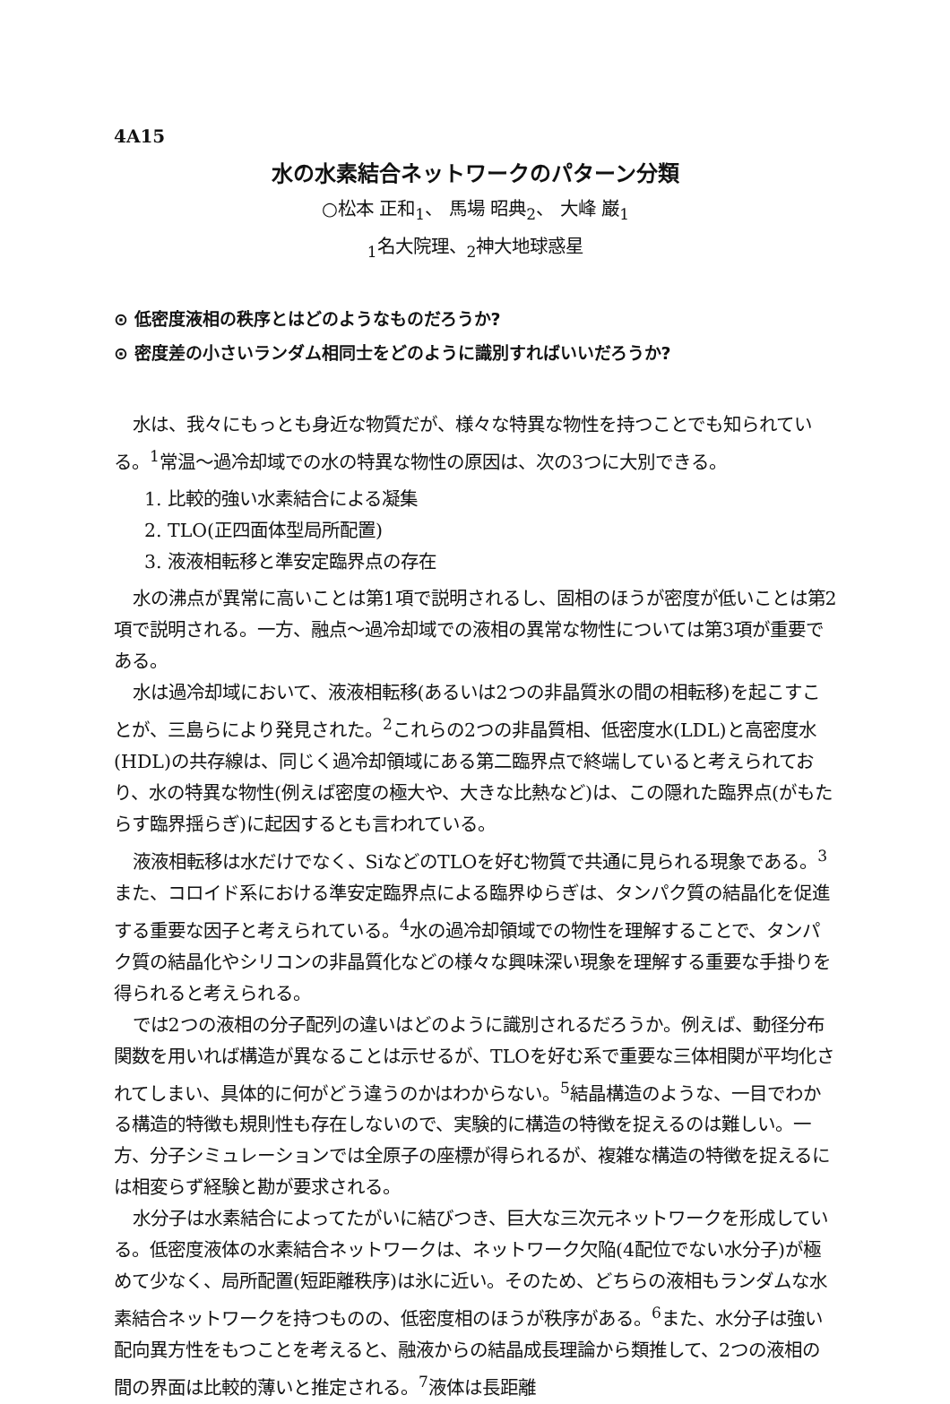4A15
水の水素結合ネットワークのパターン分類
○松本 正和<sub>1</sub>、 馬場 昭典<sub>2</sub>、 大峰 巌<sub>1</sub>
<sub>1</sub>名大院理、<sub>2</sub>神大地球惑星
⊙ 低密度液相の秩序とはどのようなものだろうか?
⊙ 密度差の小さいランダム相同士をどのように識別すればいいだろうか?
水は、我々にもっとも身近な物質だが、様々な特異な物性を持つことでも知られている。<sup>1</sup>常温〜過冷却域での水の特異な物性の原因は、次の3つに大別できる。
1. 比較的強い水素結合による凝集
2. TLO(正四面体型局所配置)
3. 液液相転移と準安定臨界点の存在
水の沸点が異常に高いことは第1項で説明されるし、固相のほうが密度が低いことは第2項で説明される。一方、融点〜過冷却域での液相の異常な物性については第3項が重要である。
水は過冷却域において、液液相転移(あるいは2つの非晶質氷の間の相転移)を起こすことが、三島らにより発見された。<sup>2</sup>これらの2つの非晶質相、低密度水(LDL)と高密度水(HDL)の共存線は、同じく過冷却領域にある第二臨界点で終端していると考えられており、水の特異な物性(例えば密度の極大や、大きな比熱など)は、この隠れた臨界点(がもたらす臨界揺らぎ)に起因するとも言われている。
液液相転移は水だけでなく、SiなどのTLOを好む物質で共通に見られる現象である。<sup>3</sup>また、コロイド系における準安定臨界点による臨界ゆらぎは、タンパク質の結晶化を促進する重要な因子と考えられている。<sup>4</sup>水の過冷却領域での物性を理解することで、タンパク質の結晶化やシリコンの非晶質化などの様々な興味深い現象を理解する重要な手掛りを得られると考えられる。
では2つの液相の分子配列の違いはどのように識別されるだろうか。例えば、動径分布関数を用いれば構造が異なることは示せるが、TLOを好む系で重要な三体相関が平均化されてしまい、具体的に何がどう違うのかはわからない。<sup>5</sup>結晶構造のような、一目でわかる構造的特徴も規則性も存在しないので、実験的に構造の特徴を捉えるのは難しい。一方、分子シミュレーションでは全原子の座標が得られるが、複雑な構造の特徴を捉えるには相変らず経験と勘が要求される。
水分子は水素結合によってたがいに結びつき、巨大な三次元ネットワークを形成している。低密度液体の水素結合ネットワークは、ネットワーク欠陥(4配位でない水分子)が極めて少なく、局所配置(短距離秩序)は氷に近い。そのため、どちらの液相もランダムな水素結合ネットワークを持つものの、低密度相のほうが秩序がある。<sup>6</sup>また、水分子は強い配向異方性をもつことを考えると、融液からの結晶成長理論から類推して、2つの液相の間の界面は比較的薄いと推定される。<sup>7</sup>液体は長距離